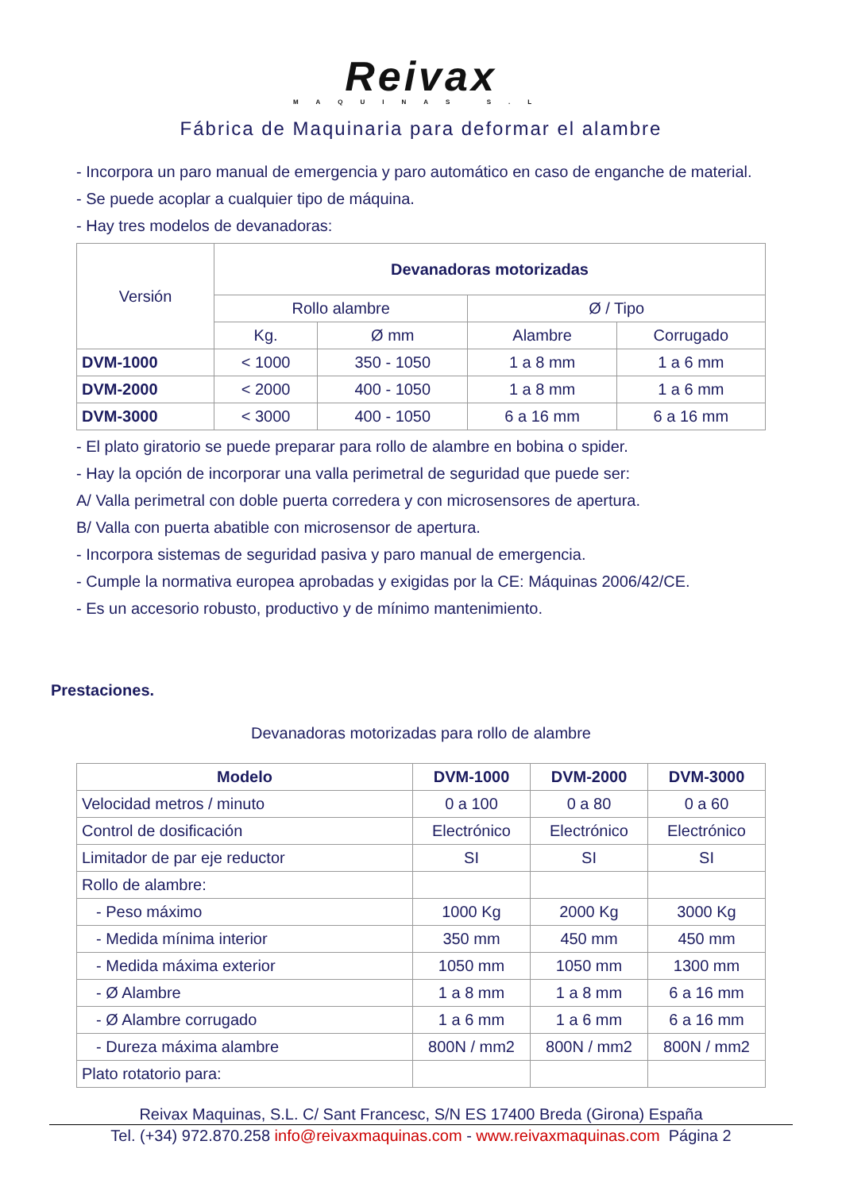Reivax
MAQUINAS S.L
Fábrica de Maquinaria para deformar el alambre
- Incorpora un paro manual de emergencia y paro automático en caso de enganche de material.
- Se puede acoplar a cualquier tipo de máquina.
- Hay tres modelos de devanadoras:
| Versión | Devanadoras motorizadas | | | |
| | Rollo alambre | | Ø / Tipo | |
| | Kg. | Ø mm | Alambre | Corrugado |
| DVM-1000 | < 1000 | 350 - 1050 | 1 a 8 mm | 1 a 6 mm |
| DVM-2000 | < 2000 | 400 - 1050 | 1 a 8 mm | 1 a 6 mm |
| DVM-3000 | < 3000 | 400 - 1050 | 6 a 16 mm | 6 a 16 mm |
- El plato giratorio se puede preparar para rollo de alambre en bobina o spider.
- Hay la opción de incorporar una valla perimetral de seguridad que puede ser:
A/ Valla perimetral con doble puerta corredera y con microsensores de apertura.
B/ Valla con puerta abatible con microsensor de apertura.
- Incorpora sistemas de seguridad pasiva y paro manual de emergencia.
- Cumple la normativa europea aprobadas y exigidas por la CE: Máquinas 2006/42/CE.
- Es un accesorio robusto, productivo y de mínimo mantenimiento.
Prestaciones.
Devanadoras motorizadas para rollo de alambre
| Modelo | DVM-1000 | DVM-2000 | DVM-3000 |
| --- | --- | --- | --- |
| Velocidad metros / minuto | 0 a 100 | 0 a 80 | 0 a 60 |
| Control de dosificación | Electrónico | Electrónico | Electrónico |
| Limitador de par eje reductor | SI | SI | SI |
| Rollo de alambre: | | | |
| - Peso máximo | 1000 Kg | 2000 Kg | 3000 Kg |
| - Medida mínima interior | 350 mm | 450 mm | 450 mm |
| - Medida máxima exterior | 1050 mm | 1050 mm | 1300 mm |
| - Ø Alambre | 1 a 8 mm | 1 a 8 mm | 6 a 16 mm |
| - Ø Alambre corrugado | 1 a 6 mm | 1 a 6 mm | 6 a 16 mm |
| - Dureza máxima alambre | 800N / mm2 | 800N / mm2 | 800N / mm2 |
| Plato rotatorio para: | | | |
Reivax Maquinas, S.L. C/ Sant Francesc, S/N ES 17400 Breda (Girona) España
Tel. (+34) 972.870.258 info@reivaxmaquinas.com - www.reivaxmaquinas.com Página 2